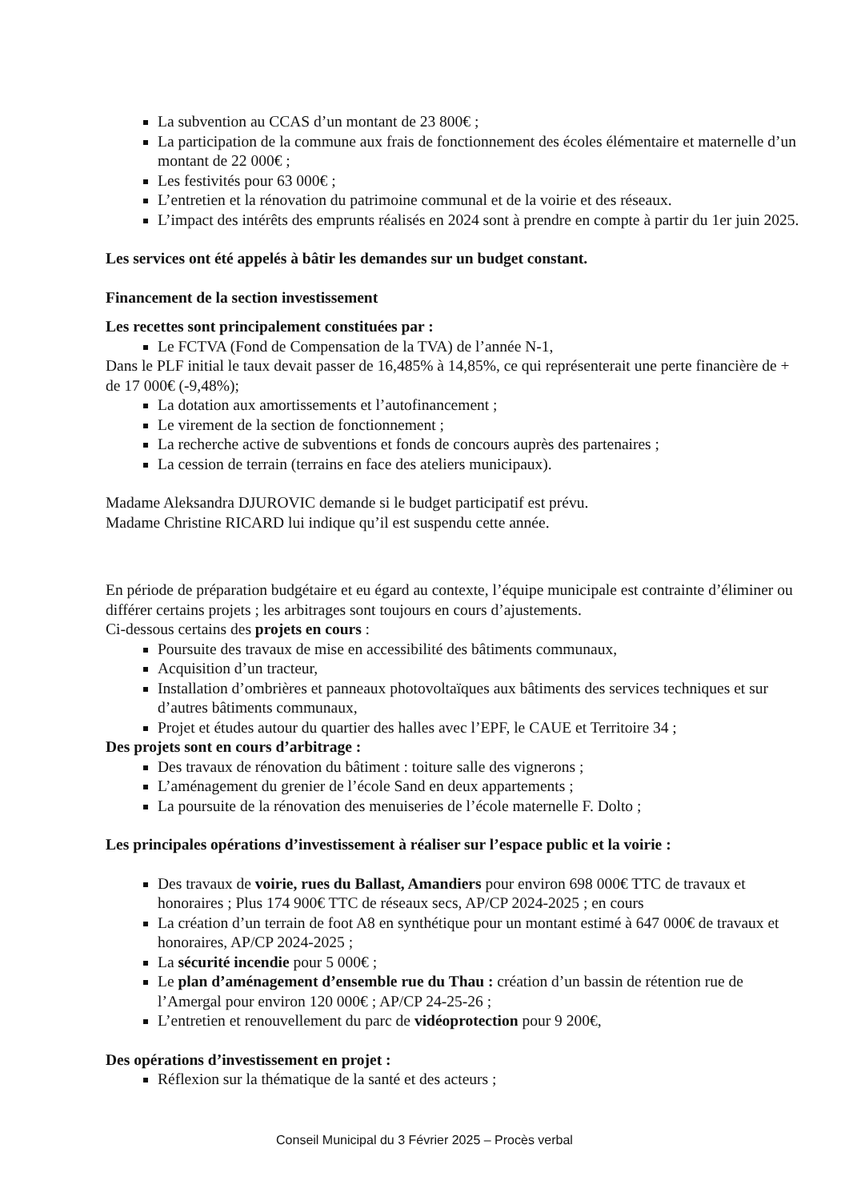La subvention au CCAS d’un montant de 23 800€ ;
La participation de la commune aux frais de fonctionnement des écoles élémentaire et maternelle d’un montant de 22 000€ ;
Les festivités pour 63 000€ ;
L’entretien et la rénovation du patrimoine communal et de la voirie et des réseaux.
L’impact des intérêts des emprunts réalisés en 2024 sont à prendre en compte à partir du 1er juin 2025.
Les services ont été appelés à bâtir les demandes sur un budget constant.
Financement de la section investissement
Les recettes sont principalement constituées par :
Le FCTVA (Fond de Compensation de la TVA) de l’année N-1,
Dans le PLF initial le taux devait passer de 16,485% à 14,85%, ce qui représenterait une perte financière de + de 17 000€ (-9,48%);
La dotation aux amortissements et l’autofinancement ;
Le virement de la section de fonctionnement ;
La recherche active de subventions et fonds de concours auprès des partenaires ;
La cession de terrain (terrains en face des ateliers municipaux).
Madame Aleksandra DJUROVIC demande si le budget participatif est prévu.
Madame Christine RICARD lui indique qu’il est suspendu cette année.
En période de préparation budgétaire et eu égard au contexte, l’équipe municipale est contrainte d’éliminer ou différer certains projets ; les arbitrages sont toujours en cours d’ajustements.
Ci-dessous certains des projets en cours :
Poursuite des travaux de mise en accessibilité des bâtiments communaux,
Acquisition d’un tracteur,
Installation d’ombrières et panneaux photovoltaïques aux bâtiments des services techniques et sur d’autres bâtiments communaux,
Projet et études autour du quartier des halles avec l’EPF, le CAUE et Territoire 34 ;
Des projets sont en cours d’arbitrage :
Des travaux de rénovation du bâtiment : toiture salle des vignerons ;
L’aménagement du grenier de l’école Sand en deux appartements ;
La poursuite de la rénovation des menuiseries de l’école maternelle F. Dolto ;
Les principales opérations d’investissement à réaliser sur l’espace public et la voirie :
Des travaux de voirie, rues du Ballast, Amandiers pour environ 698 000€ TTC de travaux et honoraires ; Plus 174 900€ TTC de réseaux secs, AP/CP 2024-2025 ; en cours
La création d’un terrain de foot A8 en synthétique pour un montant estimé à 647 000€ de travaux et honoraires, AP/CP 2024-2025 ;
La sécurité incendie pour 5 000€ ;
Le plan d’aménagement d’ensemble rue du Thau : création d’un bassin de rétention rue de l’Amergal pour environ 120 000€ ; AP/CP 24-25-26 ;
L’entretien et renouvellement du parc de vidéoprotection pour 9 200€,
Des opérations d’investissement en projet :
Réflexion sur la thématique de la santé et des acteurs ;
Conseil Municipal du 3 Février 2025 – Procès verbal